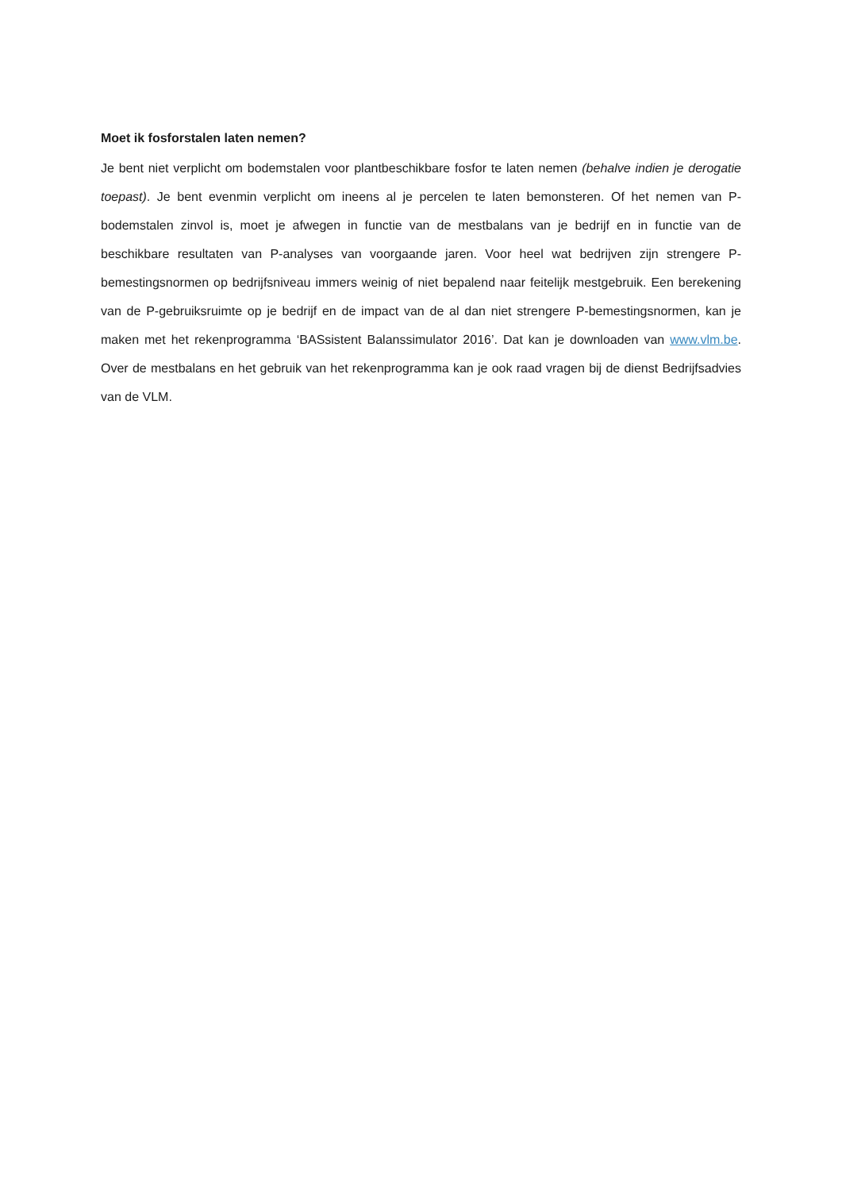Moet ik fosforstalen laten nemen?
Je bent niet verplicht om bodemstalen voor plantbeschikbare fosfor te laten nemen (behalve indien je derogatie toepast). Je bent evenmin verplicht om ineens al je percelen te laten bemonsteren. Of het nemen van P-bodemstalen zinvol is, moet je afwegen in functie van de mestbalans van je bedrijf en in functie van de beschikbare resultaten van P-analyses van voorgaande jaren. Voor heel wat bedrijven zijn strengere P-bemestingsnormen op bedrijfsniveau immers weinig of niet bepalend naar feitelijk mestgebruik. Een berekening van de P-gebruiksruimte op je bedrijf en de impact van de al dan niet strengere P-bemestingsnormen, kan je maken met het rekenprogramma ‘BASsistent Balanssimulator 2016’. Dat kan je downloaden van www.vlm.be. Over de mestbalans en het gebruik van het rekenprogramma kan je ook raad vragen bij de dienst Bedrijfsadvies van de VLM.